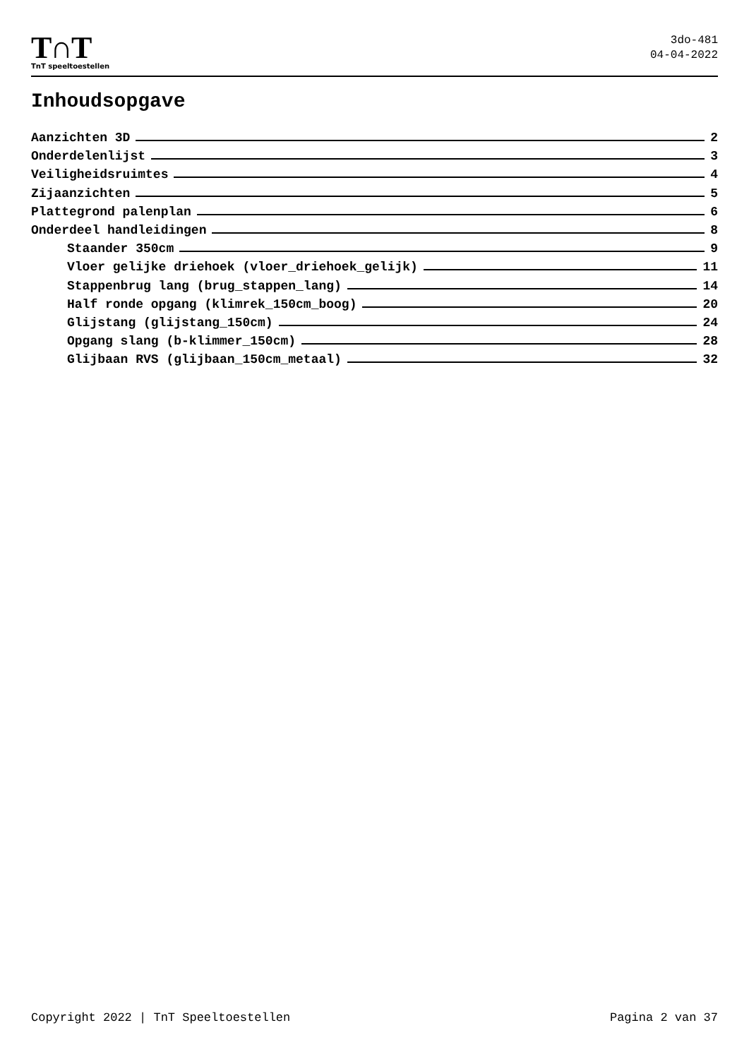T∩T
TnT speeltoestellen
3do-481
04-04-2022
Inhoudsopgave
Aanzichten 3D 2
Onderdelenlijst 3
Veiligheidsruimtes 4
Zijaanzichten 5
Plattegrond palenplan 6
Onderdeel handleidingen 8
Staander 350cm 9
Vloer gelijke driehoek (vloer_driehoek_gelijk) 11
Stappenbrug lang (brug_stappen_lang) 14
Half ronde opgang (klimrek_150cm_boog) 20
Glijstang (glijstang_150cm) 24
Opgang slang (b-klimmer_150cm) 28
Glijbaan RVS (glijbaan_150cm_metaal) 32
Copyright 2022 | TnT Speeltoestellen Pagina 2 van 37